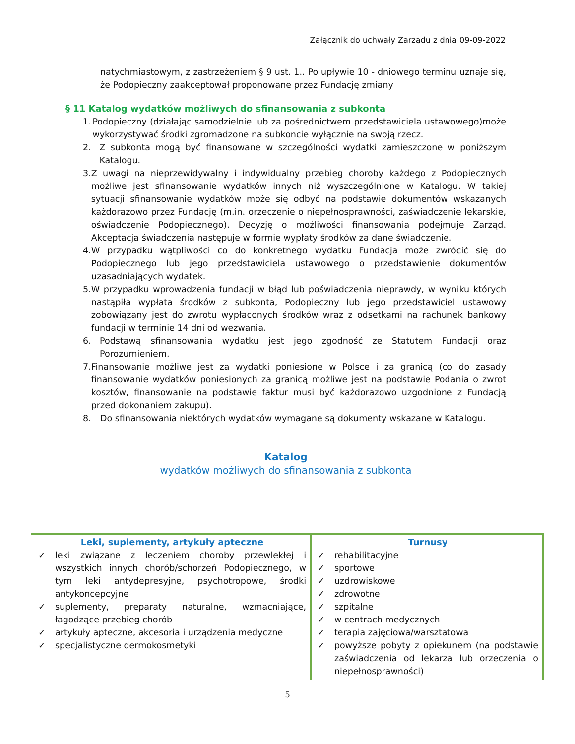Załącznik do uchwały Zarządu z dnia 09-09-2022
natychmiastowym, z zastrzeżeniem § 9 ust. 1.. Po upływie 10 - dniowego terminu uznaje się, że Podopieczny zaakceptował proponowane przez Fundację zmiany
§ 11 Katalog wydatków możliwych do sfinansowania z subkonta
1. Podopieczny (działając samodzielnie lub za pośrednictwem przedstawiciela ustawowego)może wykorzystywać środki zgromadzone na subkoncie wyłącznie na swoją rzecz.
2. Z subkonta mogą być finansowane w szczególności wydatki zamieszczone w poniższym Katalogu.
3. Z uwagi na nieprzewidywalny i indywidualny przebieg choroby każdego z Podopiecznych możliwe jest sfinansowanie wydatków innych niż wyszczególnione w Katalogu. W takiej sytuacji sfinansowanie wydatków może się odbyć na podstawie dokumentów wskazanych każdorazowo przez Fundację (m.in. orzeczenie o niepełnosprawności, zaświadczenie lekarskie, oświadczenie Podopiecznego). Decyzję o możliwości finansowania podejmuje Zarząd. Akceptacja świadczenia następuje w formie wypłaty środków za dane świadczenie.
4. W przypadku wątpliwości co do konkretnego wydatku Fundacja może zwrócić się do Podopiecznego lub jego przedstawiciela ustawowego o przedstawienie dokumentów uzasadniających wydatek.
5. W przypadku wprowadzenia fundacji w błąd lub poświadczenia nieprawdy, w wyniku których nastąpiła wypłata środków z subkonta, Podopieczny lub jego przedstawiciel ustawowy zobowiązany jest do zwrotu wypłaconych środków wraz z odsetkami na rachunek bankowy fundacji w terminie 14 dni od wezwania.
6. Podstawą sfinansowania wydatku jest jego zgodność ze Statutem Fundacji oraz Porozumieniem.
7. Finansowanie możliwe jest za wydatki poniesione w Polsce i za granicą (co do zasady finansowanie wydatków poniesionych za granicą możliwe jest na podstawie Podania o zwrot kosztów, finansowanie na podstawie faktur musi być każdorazowo uzgodnione z Fundacją przed dokonaniem zakupu).
8. Do sfinansowania niektórych wydatków wymagane są dokumenty wskazane w Katalogu.
Katalog
wydatków możliwych do sfinansowania z subkonta
| Leki, suplementy, artykuły apteczne ✓ leki związane z leczeniem choroby przewlekłej i wszystkich innych chorób/schorzeń Podopiecznego, w tym leki antydepresyjne, psychotropowe, środki antykoncepcyjne ✓ suplementy, preparaty naturalne, wzmacniające, łagodzące przebieg chorób ✓ artykuły apteczne, akcesoria i urządzenia medyczne ✓ specjalistyczne dermokosmetyki | Turnusy ✓ rehabilitacyjne ✓ sportowe ✓ uzdrowiskowe ✓ zdrowotne ✓ szpitalne ✓ w centrach medycznych ✓ terapia zajęciowa/warsztatowa ✓ powyższe pobyty z opiekunem (na podstawie zaświadczenia od lekarza lub orzeczenia o niepełnosprawności) |
5